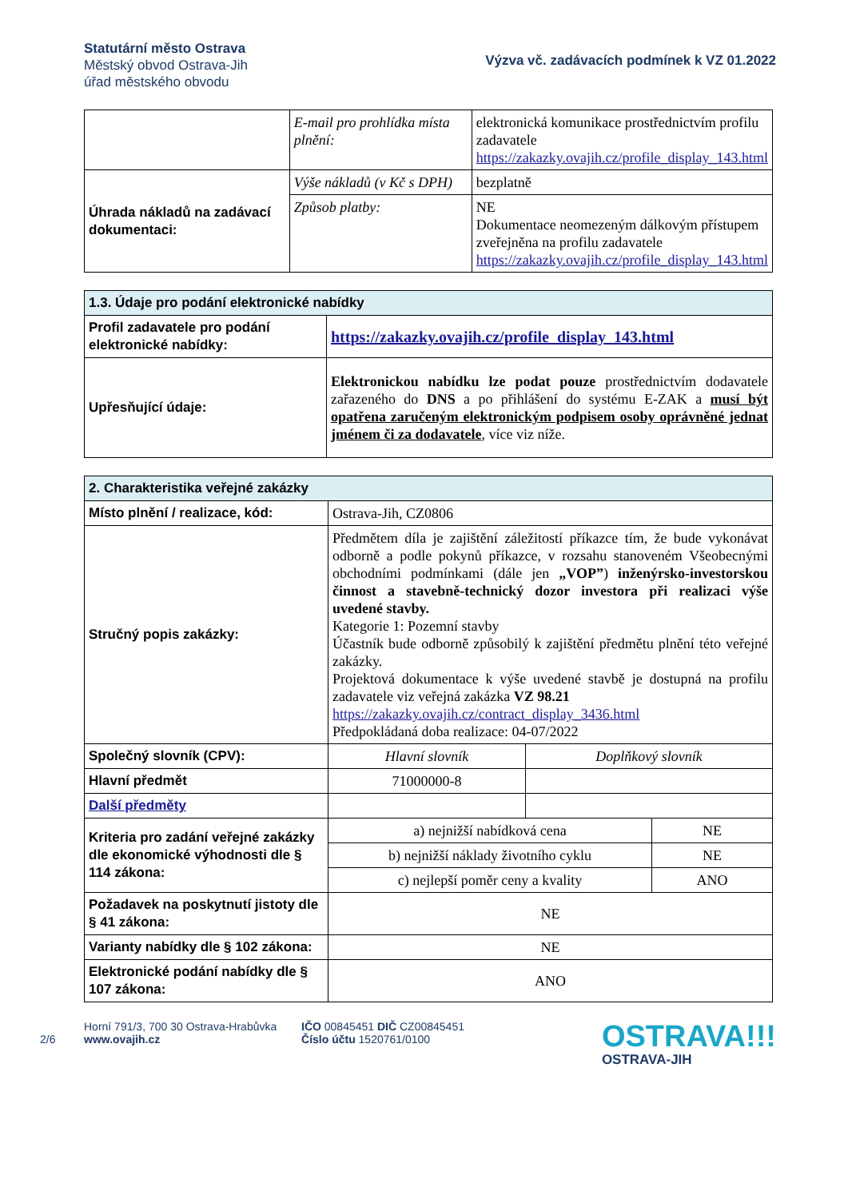Statutární město Ostrava
Městský obvod Ostrava-Jih
úřad městského obvodu
Výzva vč. zadávacích podmínek k VZ 01.2022
| | E-mail pro prohlídka místa plnění: | elektronická komunikace prostřednictvím profilu zadavatele https://zakazky.ovajih.cz/profile_display_143.html |
| Úhrada nákladů na zadávací dokumentaci: | Výše nákladů (v Kč s DPH) | bezplatně |
| | Způsob platby: | NE Dokumentace neomezeným dálkovým přístupem zveřejněna na profilu zadavatele https://zakazky.ovajih.cz/profile_display_143.html |
| 1.3. Údaje pro podání elektronické nabídky | |
| --- | --- |
| Profil zadavatele pro podání elektronické nabídky: | https://zakazky.ovajih.cz/profile_display_143.html |
| Upřesňující údaje: | Elektronickou nabídku lze podat pouze prostřednictvím dodavatele zařazeného do DNS a po přihlášení do systému E-ZAK a musí být opatřena zaručeným elektronickým podpisem osoby oprávněné jednat jménem či za dodavatele , více viz níže. |
| 2. Charakteristika veřejné zakázky | | |
| --- | --- | --- |
| Místo plnění / realizace, kód: | Ostrava-Jih, CZ0806 | |
| Stručný popis zakázky: | Předmětem díla je zajištění záležitostí příkazce tím, že bude vykonávat odborně a podle pokynů příkazce, v rozsahu stanoveném Všeobecnými obchodními podmínkami (dále jen „VOP” ) inženýrsko-investorskou činnost a stavebně-technický dozor investora při realizaci výše uvedené stavby. Kategorie 1: Pozemní stavby Účastník bude odborně způsobilý k zajištění předmětu plnění této veřejné zakázky. Projektová dokumentace k výše uvedené stavbě je dostupná na profilu zadavatele viz veřejná zakázka VZ 98.21 https://zakazky.ovajih.cz/contract_display_3436.html Předpokládaná doba realizace: 04-07/2022 | |
| Společný slovník (CPV): | Hlavní slovník | Doplňkový slovník |
| Hlavní předmět | 71000000-8 | |
| Další předměty | | |
| Kriteria pro zadání veřejné zakázky dle ekonomické výhodnosti dle § 114 zákona: | / a) nejnižší nabídková cena / NE / / b) nejnižší náklady životního cyklu / NE / / c) nejlepší poměr ceny a kvality / ANO / | |
| Požadavek na poskytnutí jistoty dle § 41 zákona: | NE | |
| Varianty nabídky dle § 102 zákona: | NE | |
| Elektronické podání nabídky dle § 107 zákona: | ANO | |
2/6
Horní 791/3, 700 30 Ostrava-Hrabůvka
www.ovajih.cz
IČO 00845451 DIČ CZ00845451
Číslo účtu 1520761/0100
OSTRAVA!!!
OSTRAVA-JIH